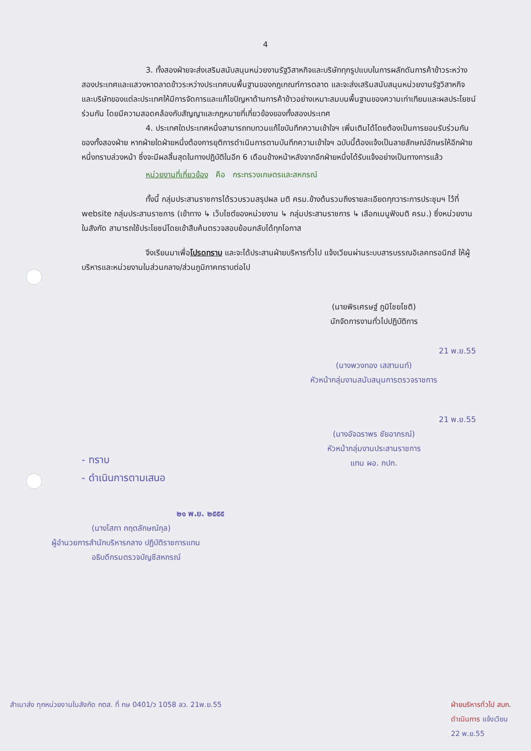4
3. ทั้งสองฝ่ายจะส่งเสริมสนับสนุนหน่วยงานรัฐวิสาหกิจและบริษัททุกรูปแบบในการผลักดันการค้าข้าวระหว่างสองประเทศและแสวงหาตลาดข้าวระหว่างประเทศบนพื้นฐานของกฎเกณฑ์การตลาด และจะส่งเสริมสนับสนุนหน่วยงานรัฐวิสาหกิจและบริษัทของแต่ละประเทศให้มีการจัดการและแก้ไขปัญหาด้านการค้าข้าวอย่างเหมาะสมบนพื้นฐานของความเท่าเทียมและผลประโยชน์ร่วมกัน โดยมีความสอดคล้องกับสัญญาและกฎหมายที่เกี่ยวข้องของทั้งสองประเทศ
4. ประเทศใดประเทศหนึ่งสามารถทบทวนแก้ไขบันทึกความเข้าใจฯ เพิ่มเติมได้โดยต้องเป็นการยอมรับร่วมกันของทั้งสองฝ่าย หากฝ่ายใดฝ่ายหนึ่งต้องการยุติการดำเนินการตามบันทึกความเข้าใจฯ ฉบับนี้ต้องแจ้งเป็นลายลักษณ์อักษรให้อีกฝ่ายหนึ่งทราบล่วงหน้า ซึ่งจะมีผลสิ้นสุดในทางปฏิบัติในอีก 6 เดือนข้างหน้าหลังจากอีกฝ่ายหนึ่งได้รับแจ้งอย่างเป็นทางการแล้ว
หน่วยงานที่เกี่ยวข้อง คือ กระทรวงเกษตรและสหกรณ์
ทั้งนี้ กลุ่มประสานราชการได้รวบรวมสรุปผล มติ ครม.ข้างต้นรวมถึงรายละเอียดทุกวาระการประชุมฯ ไว้ที่ website กลุ่มประสานราชการ (เข้าทาง ↳ เว็บไซต์ของหน่วยงาน ↳ กลุ่มประสานราชการ ↳ เลือกเมนูฟังมติ ครม.) ซึ่งหน่วยงานในสังกัด สามารถใช้ประโยชน์โดยเข้าสืบค้นตรวจสอบย้อนกลับได้ทุกโอกาส
จึงเรียนมาเพื่อโปรดทราบ และจะได้ประสานฝ่ายบริหารทั่วไป แจ้งเวียนผ่านระบบสารบรรณอิเลคทรอนิกส์ ให้ผู้บริหารและหน่วยงานในส่วนกลาง/ส่วนภูมิภาคทราบต่อไป
(นายพิรเศรษฐ์ ภูมิไชยโชติ)
นักจัดการงานทั่วไปปฏิบัติการ
21 พ.ย.55
(นางพวงทอง เสสานนท์)
หัวหน้ากลุ่มงานสนับสนุนการตรวจราชการ
21 พ.ย.55
(นางอัจฉราพร ชัยอาภรณ์)
หัวหน้ากลุ่มงานประสานราชการ
แทน ผอ. กปก.
- ทราบ
- ดำเนินการตามเสนอ
๒๑ พ.ย. ๒๕๕๕
(นางโสภา กฤตลักษณ์กุล)
ผู้อำนวยการสำนักบริหารกลาง ปฏิบัติราชการแทน
อธิบดีกรมตรวจบัญชีสหกรณ์
สำเนาส่ง ทุกหน่วยงานในสังกัด กตส. ที่ กษ 0401/ว 1058 ลว. 21พ.ย.55 ฝ่ายบริหารทั่วไป สบก.
ดำเนินการ แจ้งเวียน
22 พ.ย.55